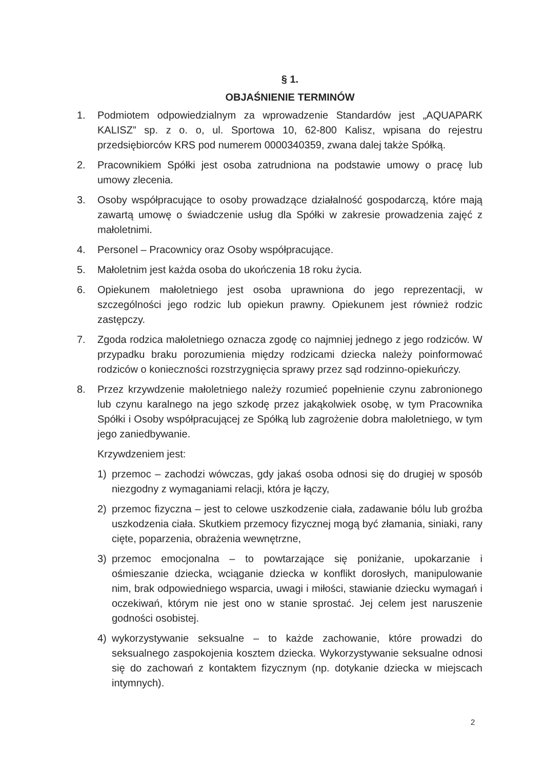§ 1.
OBJAŚNIENIE TERMINÓW
1. Podmiotem odpowiedzialnym za wprowadzenie Standardów jest „AQUAPARK KALISZ” sp. z o. o, ul. Sportowa 10, 62-800 Kalisz, wpisana do rejestru przedsiębiorców KRS pod numerem 0000340359, zwana dalej także Spółką.
2. Pracownikiem Spółki jest osoba zatrudniona na podstawie umowy o pracę lub umowy zlecenia.
3. Osoby współpracujące to osoby prowadzące działalność gospodarczą, które mają zawartą umowę o świadczenie usług dla Spółki w zakresie prowadzenia zajęć z małoletnimi.
4. Personel – Pracownicy oraz Osoby współpracujące.
5. Małoletnim jest każda osoba do ukończenia 18 roku życia.
6. Opiekunem małoletniego jest osoba uprawniona do jego reprezentacji, w szczególności jego rodzic lub opiekun prawny. Opiekunem jest również rodzic zastępczy.
7. Zgoda rodzica małoletniego oznacza zgodę co najmniej jednego z jego rodziców. W przypadku braku porozumienia między rodzicami dziecka należy poinformować rodziców o konieczności rozstrzygnięcia sprawy przez sąd rodzinno-opiekuńczy.
8. Przez krzywdzenie małoletniego należy rozumieć popełnienie czynu zabronionego lub czynu karalnego na jego szkodę przez jakąkolwiek osobę, w tym Pracownika Spółki i Osoby współpracującej ze Spółką lub zagrożenie dobra małoletniego, w tym jego zaniedbywanie.
Krzywdzeniem jest:
1) przemoc – zachodzi wówczas, gdy jakaś osoba odnosi się do drugiej w sposób niezgodny z wymaganiami relacji, która je łączy,
2) przemoc fizyczna – jest to celowe uszkodzenie ciała, zadawanie bólu lub groźba uszkodzenia ciała. Skutkiem przemocy fizycznej mogą być złamania, siniaki, rany cięte, poparzenia, obrażenia wewnętrzne,
3) przemoc emocjonalna – to powtarzające się poniżanie, upokarzanie i ośmieszanie dziecka, wciąganie dziecka w konflikt dorosłych, manipulowanie nim, brak odpowiedniego wsparcia, uwagi i miłości, stawianie dziecku wymagań i oczekiwań, którym nie jest ono w stanie sprostać. Jej celem jest naruszenie godności osobistej.
4) wykorzystywanie seksualne – to każde zachowanie, które prowadzi do seksualnego zaspokojenia kosztem dziecka. Wykorzystywanie seksualne odnosi się do zachowań z kontaktem fizycznym (np. dotykanie dziecka w miejscach intymnych).
2